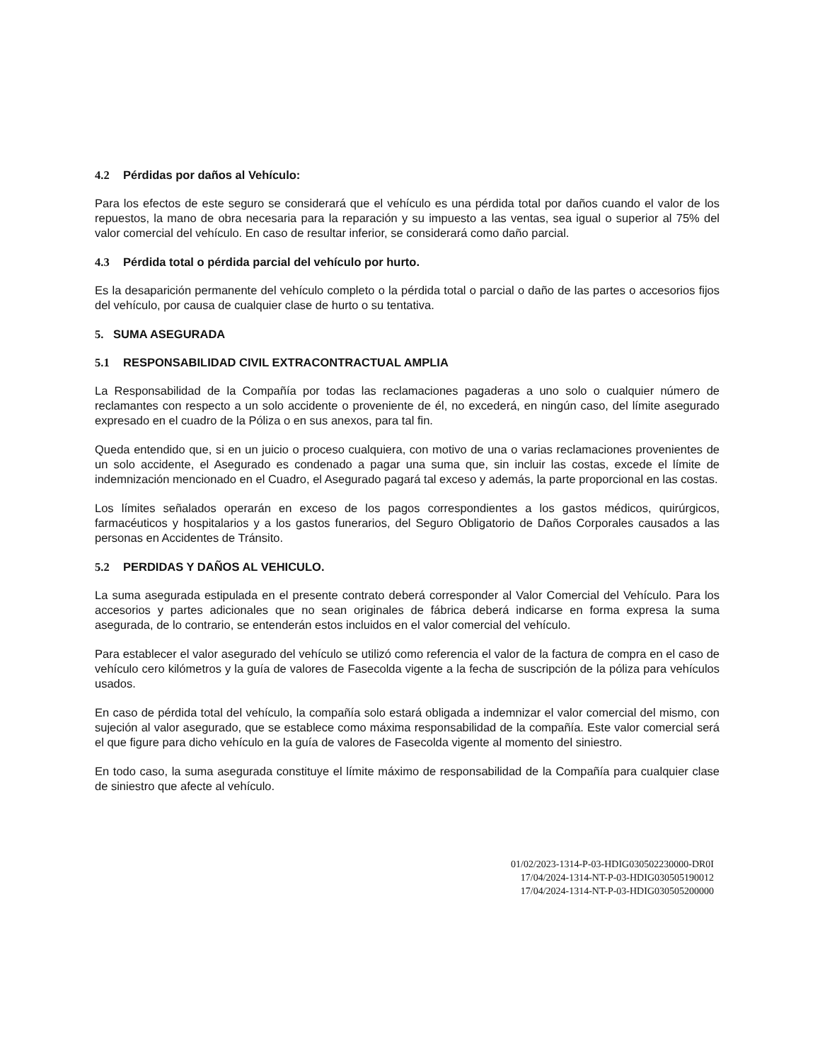4.2 Pérdidas por daños al Vehículo:
Para los efectos de este seguro se considerará que el vehículo es una pérdida total por daños cuando el valor de los repuestos, la mano de obra necesaria para la reparación y su impuesto a las ventas, sea igual o superior al 75% del valor comercial del vehículo. En caso de resultar inferior, se considerará como daño parcial.
4.3 Pérdida total o pérdida parcial del vehículo por hurto.
Es la desaparición permanente del vehículo completo o la pérdida total o parcial o daño de las partes o accesorios fijos del vehículo, por causa de cualquier clase de hurto o su tentativa.
5. SUMA ASEGURADA
5.1 RESPONSABILIDAD CIVIL EXTRACONTRACTUAL AMPLIA
La Responsabilidad de la Compañía por todas las reclamaciones pagaderas a uno solo o cualquier número de reclamantes con respecto a un solo accidente o proveniente de él, no excederá, en ningún caso, del límite asegurado expresado en el cuadro de la Póliza o en sus anexos, para tal fin.
Queda entendido que, si en un juicio o proceso cualquiera, con motivo de una o varias reclamaciones provenientes de un solo accidente, el Asegurado es condenado a pagar una suma que, sin incluir las costas, excede el límite de indemnización mencionado en el Cuadro, el Asegurado pagará tal exceso y además, la parte proporcional en las costas.
Los límites señalados operarán en exceso de los pagos correspondientes a los gastos médicos, quirúrgicos, farmacéuticos y hospitalarios y a los gastos funerarios, del Seguro Obligatorio de Daños Corporales causados a las personas en Accidentes de Tránsito.
5.2 PERDIDAS Y DAÑOS AL VEHICULO.
La suma asegurada estipulada en el presente contrato deberá corresponder al Valor Comercial del Vehículo. Para los accesorios y partes adicionales que no sean originales de fábrica deberá indicarse en forma expresa la suma asegurada, de lo contrario, se entenderán estos incluidos en el valor comercial del vehículo.
Para establecer el valor asegurado del vehículo se utilizó como referencia el valor de la factura de compra en el caso de vehículo cero kilómetros y la guía de valores de Fasecolda vigente a la fecha de suscripción de la póliza para vehículos usados.
En caso de pérdida total del vehículo, la compañía solo estará obligada a indemnizar el valor comercial del mismo, con sujeción al valor asegurado, que se establece como máxima responsabilidad de la compañía. Este valor comercial será el que figure para dicho vehículo en la guía de valores de Fasecolda vigente al momento del siniestro.
En todo caso, la suma asegurada constituye el límite máximo de responsabilidad de la Compañía para cualquier clase de siniestro que afecte al vehículo.
01/02/2023-1314-P-03-HDIG030502230000-DR0I
17/04/2024-1314-NT-P-03-HDIG030505190012
17/04/2024-1314-NT-P-03-HDIG030505200000